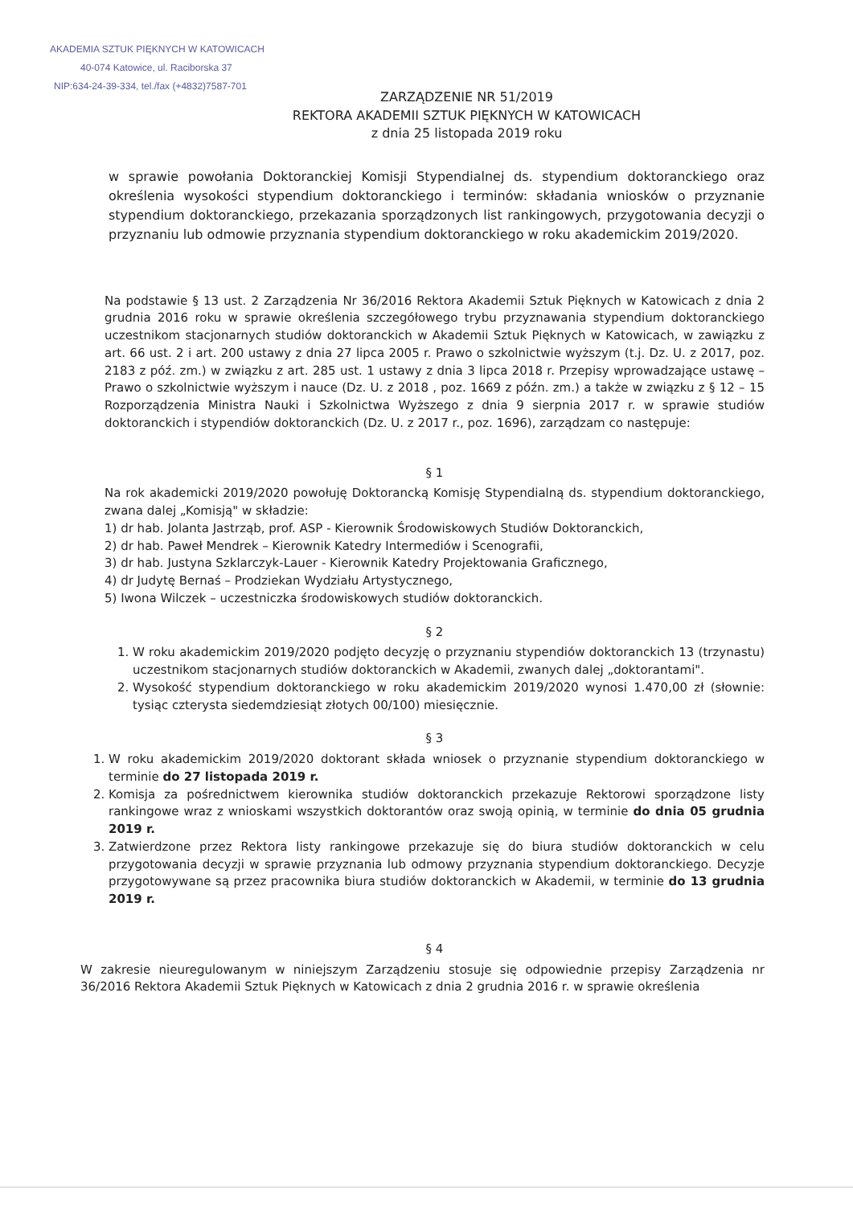AKADEMIA SZTUK PIĘKNYCH W KATOWICACH
40-074 Katowice, ul. Raciborska 37
NIP:634-24-39-334, tel./fax (+4832)7587-701
ZARZĄDZENIE NR 51/2019
REKTORA AKADEMII SZTUK PIĘKNYCH W KATOWICACH
z dnia 25 listopada 2019 roku
w sprawie powołania Doktoranckiej Komisji Stypendialnej ds. stypendium doktoranckiego oraz określenia wysokości stypendium doktoranckiego i terminów: składania wniosków o przyznanie stypendium doktoranckiego, przekazania sporządzonych list rankingowych, przygotowania decyzji o przyznaniu lub odmowie przyznania stypendium doktoranckiego w roku akademickim 2019/2020.
Na podstawie § 13 ust. 2 Zarządzenia Nr 36/2016 Rektora Akademii Sztuk Pięknych w Katowicach z dnia 2 grudnia 2016 roku w sprawie określenia szczegółowego trybu przyznawania stypendium doktoranckiego uczestnikom stacjonarnych studiów doktoranckich w Akademii Sztuk Pięknych w Katowicach, w zawiązku z art. 66 ust. 2 i art. 200 ustawy z dnia 27 lipca 2005 r. Prawo o szkolnictwie wyższym (t.j. Dz. U. z 2017, poz. 2183 z póź. zm.) w związku z art. 285 ust. 1 ustawy z dnia 3 lipca 2018 r. Przepisy wprowadzające ustawę – Prawo o szkolnictwie wyższym i nauce (Dz. U. z 2018 , poz. 1669 z późn. zm.) a także w związku z § 12 – 15 Rozporządzenia Ministra Nauki i Szkolnictwa Wyższego z dnia 9 sierpnia 2017 r. w sprawie studiów doktoranckich i stypendiów doktoranckich (Dz. U. z 2017 r., poz. 1696), zarządzam co następuje:
§ 1
Na rok akademicki 2019/2020 powołuję Doktorancką Komisję Stypendialną ds. stypendium doktoranckiego, zwana dalej „Komisją" w składzie:
1) dr hab. Jolanta Jastrząb, prof. ASP - Kierownik Środowiskowych Studiów Doktoranckich,
2) dr hab. Paweł Mendrek – Kierownik Katedry Intermediów i Scenografii,
3) dr hab. Justyna Szklarczyk-Lauer - Kierownik Katedry Projektowania Graficznego,
4) dr Judytę Bernaś – Prodziekan Wydziału Artystycznego,
5) Iwona Wilczek – uczestniczka środowiskowych studiów doktoranckich.
§ 2
1. W roku akademickim 2019/2020 podjęto decyzję o przyznaniu stypendiów doktoranckich 13 (trzynastu) uczestnikom stacjonarnych studiów doktoranckich w Akademii, zwanych dalej „doktorantami".
2. Wysokość stypendium doktoranckiego w roku akademickim 2019/2020 wynosi 1.470,00 zł (słownie: tysiąc czterysta siedemdziesiąt złotych 00/100) miesięcznie.
§ 3
1. W roku akademickim 2019/2020 doktorant składa wniosek o przyznanie stypendium doktoranckiego w terminie do 27 listopada 2019 r.
2. Komisja za pośrednictwem kierownika studiów doktoranckich przekazuje Rektorowi sporządzone listy rankingowe wraz z wnioskami wszystkich doktorantów oraz swoją opinią, w terminie do dnia 05 grudnia 2019 r.
3. Zatwierdzone przez Rektora listy rankingowe przekazuje się do biura studiów doktoranckich w celu przygotowania decyzji w sprawie przyznania lub odmowy przyznania stypendium doktoranckiego. Decyzje przygotowywane są przez pracownika biura studiów doktoranckich w Akademii, w terminie do 13 grudnia 2019 r.
§ 4
W zakresie nieuregulowanym w niniejszym Zarządzeniu stosuje się odpowiednie przepisy Zarządzenia nr 36/2016 Rektora Akademii Sztuk Pięknych w Katowicach z dnia 2 grudnia 2016 r. w sprawie określenia